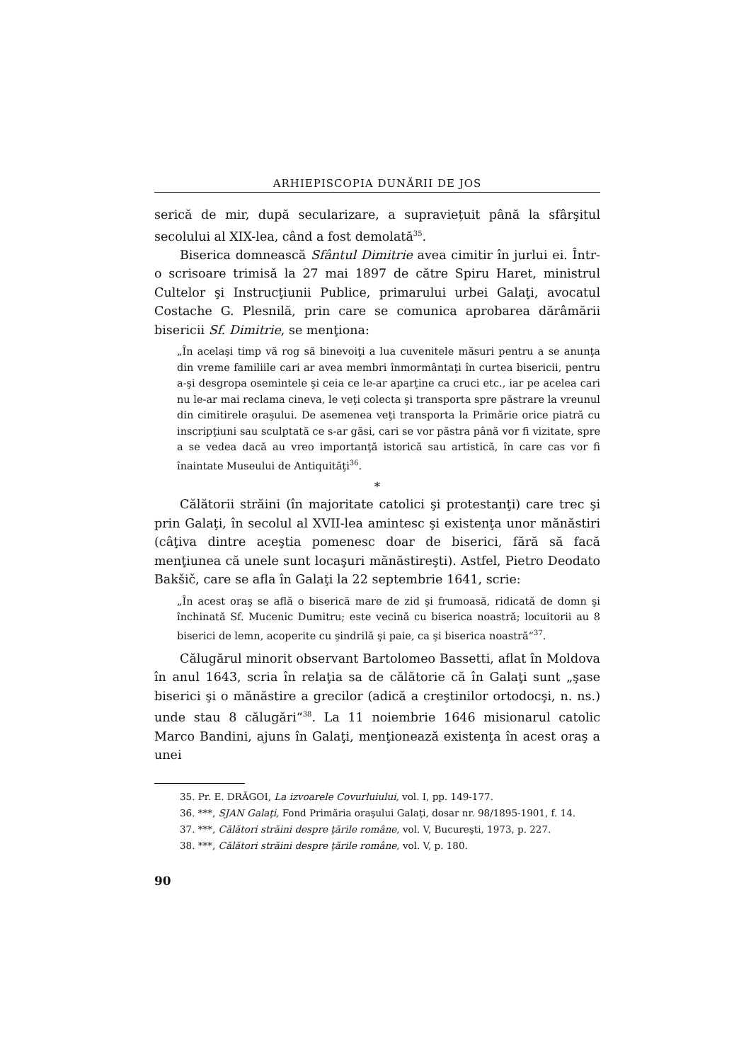ARHIEPISCOPIA DUNĂRII DE JOS
serică de mir, după secularizare, a supraviețuit până la sfârşitul secolului al XIX-lea, când a fost demolată<sup>35</sup>.
Biserica domnească Sfântul Dimitrie avea cimitir în jurlui ei. Într-o scrisoare trimisă la 27 mai 1897 de către Spiru Haret, ministrul Cultelor şi Instrucţiunii Publice, primarului urbei Galaţi, avocatul Costache G. Plesnilă, prin care se comunica aprobarea dărâmării bisericii Sf. Dimitrie, se menţiona:
„În acelaşi timp vă rog să binevoiţi a lua cuvenitele măsuri pentru a se anunţa din vreme familiile cari ar avea membri înmormântaţi în curtea bisericii, pentru a-şi desgropa osemintele şi ceia ce le-ar aparţine ca cruci etc., iar pe acelea cari nu le-ar mai reclama cineva, le veţi colecta şi transporta spre păstrare la vreunul din cimitirele oraşului. De asemenea veţi transporta la Primărie orice piatră cu inscripţiuni sau sculptată ce s-ar găsi, cari se vor păstra până vor fi vizitate, spre a se vedea dacă au vreo importanţă istorică sau artistică, în care cas vor fi înaintate Museului de Antiquităţi<sup>36</sup>.
*
Călătorii străini (în majoritate catolici şi protestanţi) care trec şi prin Galaţi, în secolul al XVII-lea amintesc şi existenţa unor mănăstiri (câţiva dintre aceştia pomenesc doar de biserici, fără să facă menţiunea că unele sunt locaşuri mănăstireşti). Astfel, Pietro Deodato Bakšič, care se afla în Galaţi la 22 septembrie 1641, scrie:
„În acest oraş se află o biserică mare de zid şi frumoasă, ridicată de domn şi închinată Sf. Mucenic Dumitru; este vecină cu biserica noastră; locuitorii au 8 biserici de lemn, acoperite cu şindrilă şi paie, ca şi biserica noastră“<sup>37</sup>.
Călugărul minorit observant Bartolomeo Bassetti, aflat în Moldova în anul 1643, scria în relaţia sa de călătorie că în Galaţi sunt „şase biserici şi o mănăstire a grecilor (adică a creştinilor ortodocşi, n. ns.) unde stau 8 călugări“<sup>38</sup>. La 11 noiembrie 1646 misionarul catolic Marco Bandini, ajuns în Galaţi, menţionează existenţa în acest oraş a unei
35. Pr. E. DRĂGOI, La izvoarele Covurluiului, vol. I, pp. 149-177.
36. ***, SJAN Galaţi, Fond Primăria oraşului Galaţi, dosar nr. 98/1895-1901, f. 14.
37. ***, Călători străini despre ţările române, vol. V, Bucureşti, 1973, p. 227.
38. ***, Călători străini despre ţările române, vol. V, p. 180.
90